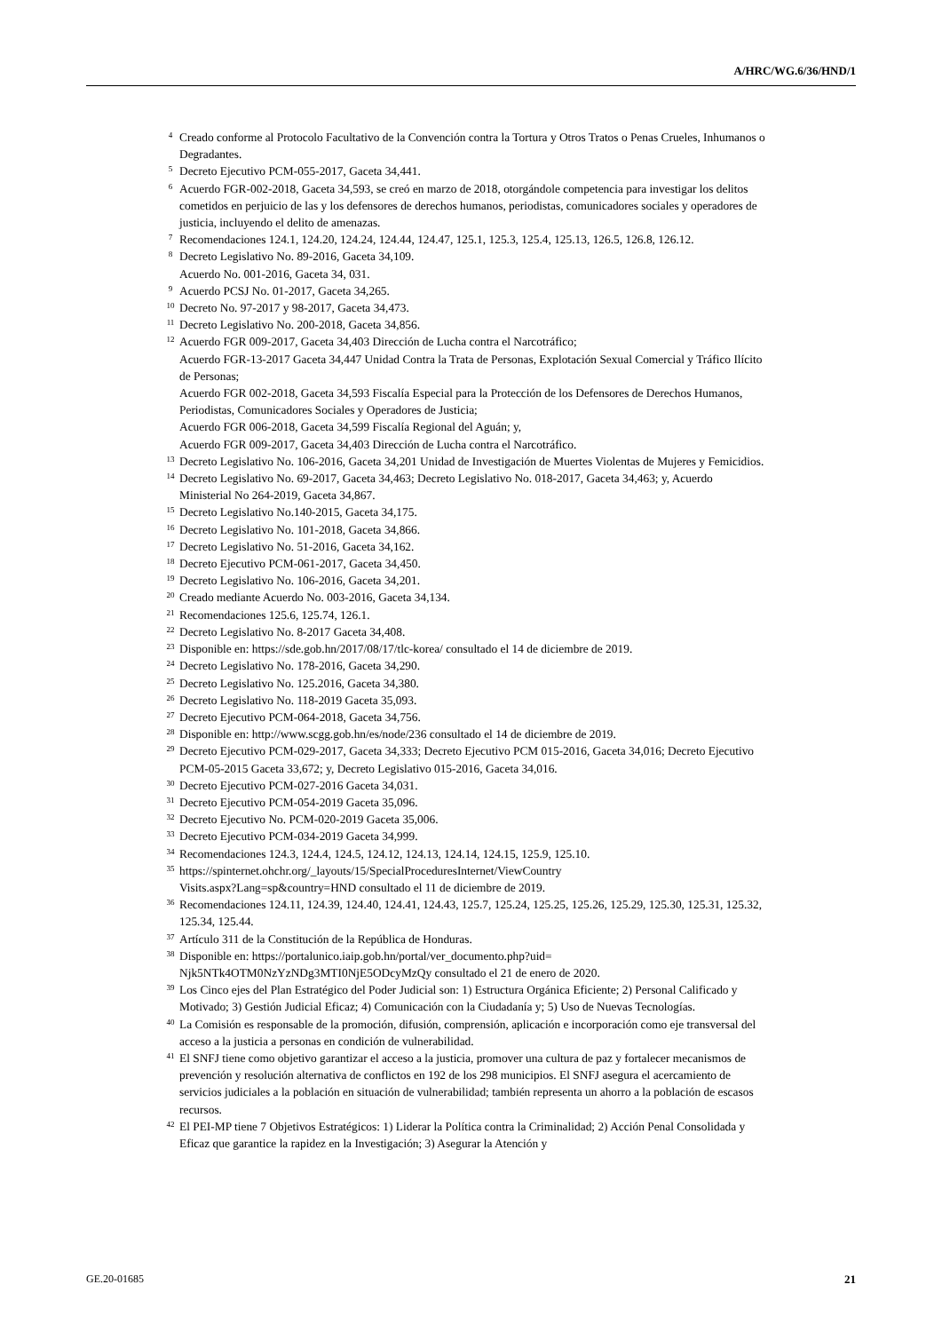A/HRC/WG.6/36/HND/1
<sup>4</sup>
Creado conforme al Protocolo Facultativo de la Convención contra la Tortura y Otros Tratos o Penas Crueles, Inhumanos o Degradantes.
<sup>5</sup>
Decreto Ejecutivo PCM-055-2017, Gaceta 34,441.
<sup>6</sup>
Acuerdo FGR-002-2018, Gaceta 34,593, se creó en marzo de 2018, otorgándole competencia para investigar los delitos cometidos en perjuicio de las y los defensores de derechos humanos, periodistas, comunicadores sociales y operadores de justicia, incluyendo el delito de amenazas.
<sup>7</sup>
Recomendaciones 124.1, 124.20, 124.24, 124.44, 124.47, 125.1, 125.3, 125.4, 125.13, 126.5, 126.8, 126.12.
<sup>8</sup>
Decreto Legislativo No. 89-2016, Gaceta 34,109.
Acuerdo No. 001-2016, Gaceta 34, 031.
<sup>9</sup>
Acuerdo PCSJ No. 01-2017, Gaceta 34,265.
<sup>10</sup>
Decreto No. 97-2017 y 98-2017, Gaceta 34,473.
<sup>11</sup>
Decreto Legislativo No. 200-2018, Gaceta 34,856.
<sup>12</sup>
Acuerdo FGR 009-2017, Gaceta 34,403 Dirección de Lucha contra el Narcotráfico;
Acuerdo FGR-13-2017 Gaceta 34,447 Unidad Contra la Trata de Personas, Explotación Sexual Comercial y Tráfico Ilícito de Personas;
Acuerdo FGR 002-2018, Gaceta 34,593 Fiscalía Especial para la Protección de los Defensores de Derechos Humanos, Periodistas, Comunicadores Sociales y Operadores de Justicia;
Acuerdo FGR 006-2018, Gaceta 34,599 Fiscalía Regional del Aguán; y,
Acuerdo FGR 009-2017, Gaceta 34,403 Dirección de Lucha contra el Narcotráfico.
<sup>13</sup>
Decreto Legislativo No. 106-2016, Gaceta 34,201 Unidad de Investigación de Muertes Violentas de Mujeres y Femicidios.
<sup>14</sup>
Decreto Legislativo No. 69-2017, Gaceta 34,463; Decreto Legislativo No. 018-2017, Gaceta 34,463; y, Acuerdo Ministerial No 264-2019, Gaceta 34,867.
<sup>15</sup>
Decreto Legislativo No.140-2015, Gaceta 34,175.
<sup>16</sup>
Decreto Legislativo No. 101-2018, Gaceta 34,866.
<sup>17</sup>
Decreto Legislativo No. 51-2016, Gaceta 34,162.
<sup>18</sup>
Decreto Ejecutivo PCM-061-2017, Gaceta 34,450.
<sup>19</sup>
Decreto Legislativo No. 106-2016, Gaceta 34,201.
<sup>20</sup>
Creado mediante Acuerdo No. 003-2016, Gaceta 34,134.
<sup>21</sup>
Recomendaciones 125.6, 125.74, 126.1.
<sup>22</sup>
Decreto Legislativo No. 8-2017 Gaceta 34,408.
<sup>23</sup>
Disponible en: https://sde.gob.hn/2017/08/17/tlc-korea/ consultado el 14 de diciembre de 2019.
<sup>24</sup>
Decreto Legislativo No. 178-2016, Gaceta 34,290.
<sup>25</sup>
Decreto Legislativo No. 125.2016, Gaceta 34,380.
<sup>26</sup>
Decreto Legislativo No. 118-2019 Gaceta 35,093.
<sup>27</sup>
Decreto Ejecutivo PCM-064-2018, Gaceta 34,756.
<sup>28</sup>
Disponible en: http://www.scgg.gob.hn/es/node/236 consultado el 14 de diciembre de 2019.
<sup>29</sup>
Decreto Ejecutivo PCM-029-2017, Gaceta 34,333; Decreto Ejecutivo PCM 015-2016, Gaceta 34,016; Decreto Ejecutivo PCM-05-2015 Gaceta 33,672; y, Decreto Legislativo 015-2016, Gaceta 34,016.
<sup>30</sup>
Decreto Ejecutivo PCM-027-2016 Gaceta 34,031.
<sup>31</sup>
Decreto Ejecutivo PCM-054-2019 Gaceta 35,096.
<sup>32</sup>
Decreto Ejecutivo No. PCM-020-2019 Gaceta 35,006.
<sup>33</sup>
Decreto Ejecutivo PCM-034-2019 Gaceta 34,999.
<sup>34</sup>
Recomendaciones 124.3, 124.4, 124.5, 124.12, 124.13, 124.14, 124.15, 125.9, 125.10.
<sup>35</sup>
https://spinternet.ohchr.org/_layouts/15/SpecialProceduresInternet/ViewCountry
Visits.aspx?Lang=sp&country=HND consultado el 11 de diciembre de 2019.
<sup>36</sup>
Recomendaciones 124.11, 124.39, 124.40, 124.41, 124.43, 125.7, 125.24, 125.25, 125.26, 125.29, 125.30, 125.31, 125.32, 125.34, 125.44.
<sup>37</sup>
Artículo 311 de la Constitución de la República de Honduras.
<sup>38</sup>
Disponible en: https://portalunico.iaip.gob.hn/portal/ver_documento.php?uid=
Njk5NTk4OTM0NzYzNDg3MTI0NjE5ODcyMzQy consultado el 21 de enero de 2020.
<sup>39</sup>
Los Cinco ejes del Plan Estratégico del Poder Judicial son: 1) Estructura Orgánica Eficiente; 2) Personal Calificado y Motivado; 3) Gestión Judicial Eficaz; 4) Comunicación con la Ciudadanía y; 5) Uso de Nuevas Tecnologías.
<sup>40</sup>
La Comisión es responsable de la promoción, difusión, comprensión, aplicación e incorporación como eje transversal del acceso a la justicia a personas en condición de vulnerabilidad.
<sup>41</sup>
El SNFJ tiene como objetivo garantizar el acceso a la justicia, promover una cultura de paz y fortalecer mecanismos de prevención y resolución alternativa de conflictos en 192 de los 298 municipios. El SNFJ asegura el acercamiento de servicios judiciales a la población en situación de vulnerabilidad; también representa un ahorro a la población de escasos recursos.
<sup>42</sup>
El PEI-MP tiene 7 Objetivos Estratégicos: 1) Liderar la Política contra la Criminalidad; 2) Acción Penal Consolidada y Eficaz que garantice la rapidez en la Investigación; 3) Asegurar la Atención y
GE.20-01685 21